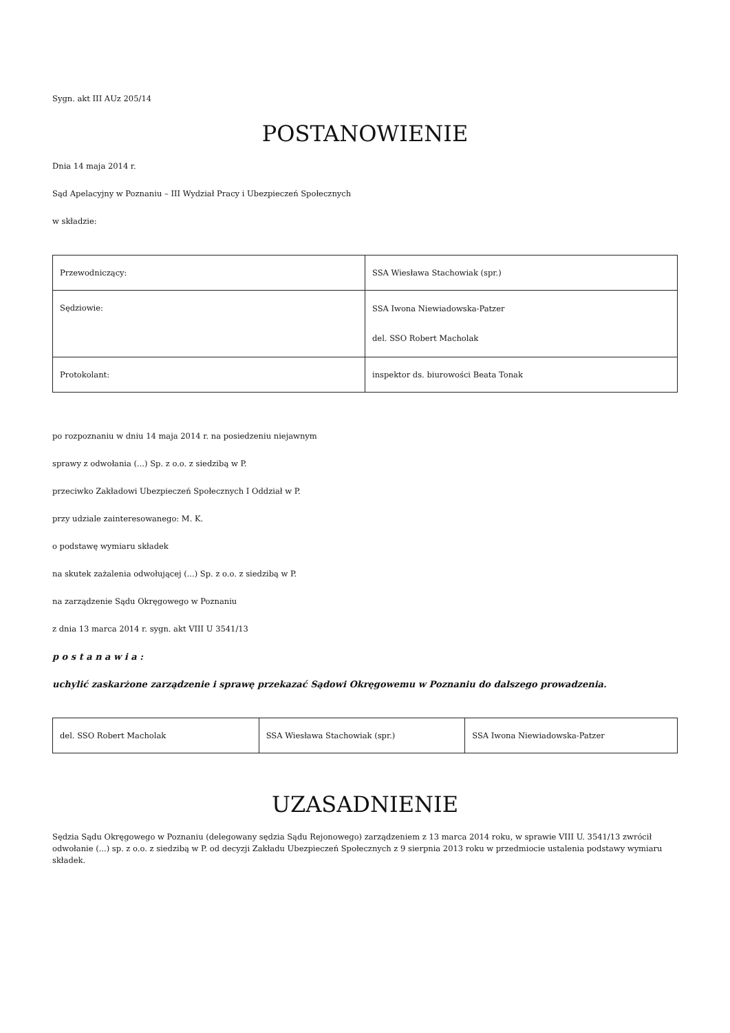Sygn. akt III AUz 205/14
POSTANOWIENIE
Dnia 14 maja 2014 r.
Sąd Apelacyjny w Poznaniu – III Wydział Pracy i Ubezpieczeń Społecznych
w składzie:
| Przewodniczący: | SSA Wiesława Stachowiak (spr.) |
| Sędziowie: | SSA Iwona Niewiadowska-Patzer del. SSO Robert Macholak |
| Protokolant: | inspektor ds. biurowości Beata Tonak |
po rozpoznaniu w dniu 14 maja 2014 r. na posiedzeniu niejawnym
sprawy z odwołania (...) Sp. z o.o. z siedzibą w P.
przeciwko Zakładowi Ubezpieczeń Społecznych I Oddział w P.
przy udziale zainteresowanego: M. K.
o podstawę wymiaru składek
na skutek zażalenia odwołującej (...) Sp. z o.o. z siedzibą w P.
na zarządzenie Sądu Okręgowego w Poznaniu
z dnia 13 marca 2014 r. sygn. akt VIII U 3541/13
p o s t a n a w i a :
uchylić zaskarżone zarządzenie i sprawę przekazać Sądowi Okręgowemu w Poznaniu do dalszego prowadzenia.
| del. SSO Robert Macholak | SSA Wiesława Stachowiak (spr.) | SSA Iwona Niewiadowska-Patzer |
UZASADNIENIE
Sędzia Sądu Okręgowego w Poznaniu (delegowany sędzia Sądu Rejonowego) zarządzeniem z 13 marca 2014 roku, w sprawie VIII U. 3541/13 zwrócił odwołanie (...) sp. z o.o. z siedzibą w P. od decyzji Zakładu Ubezpieczeń Społecznych z 9 sierpnia 2013 roku w przedmiocie ustalenia podstawy wymiaru składek.